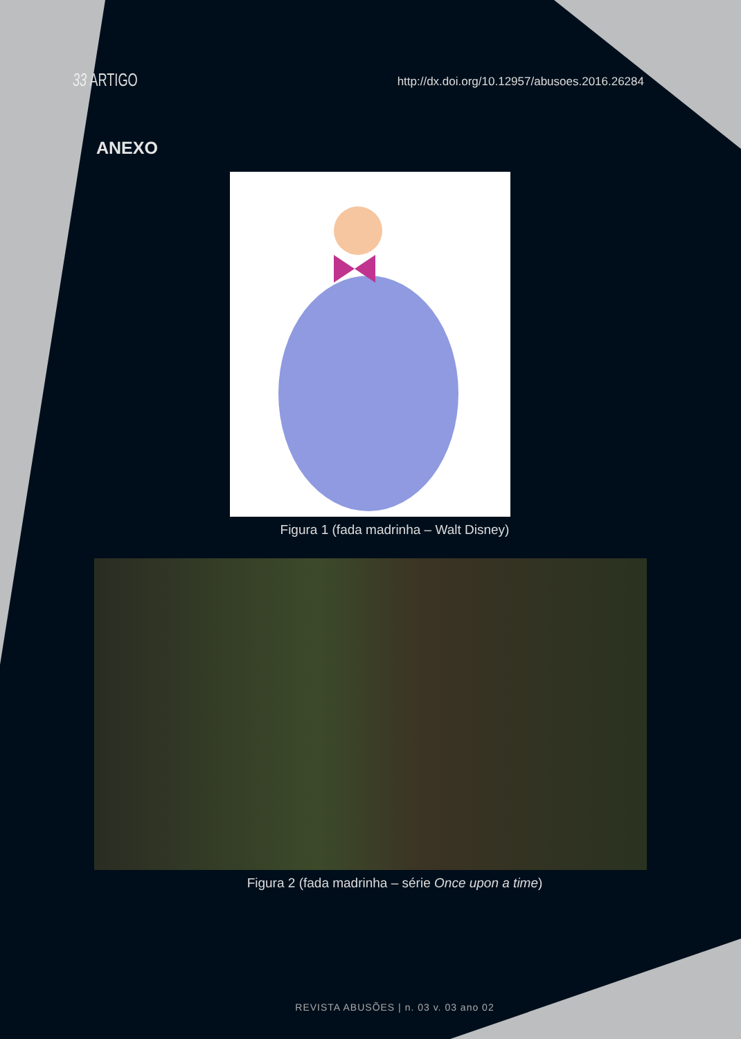33 ARTIGO
http://dx.doi.org/10.12957/abusoes.2016.26284
ANEXO
Figura 1 (fada madrinha – Walt Disney)
Figura 2 (fada madrinha – série Once upon a time)
REVISTA ABUSÕES | n. 03 v. 03 ano 02